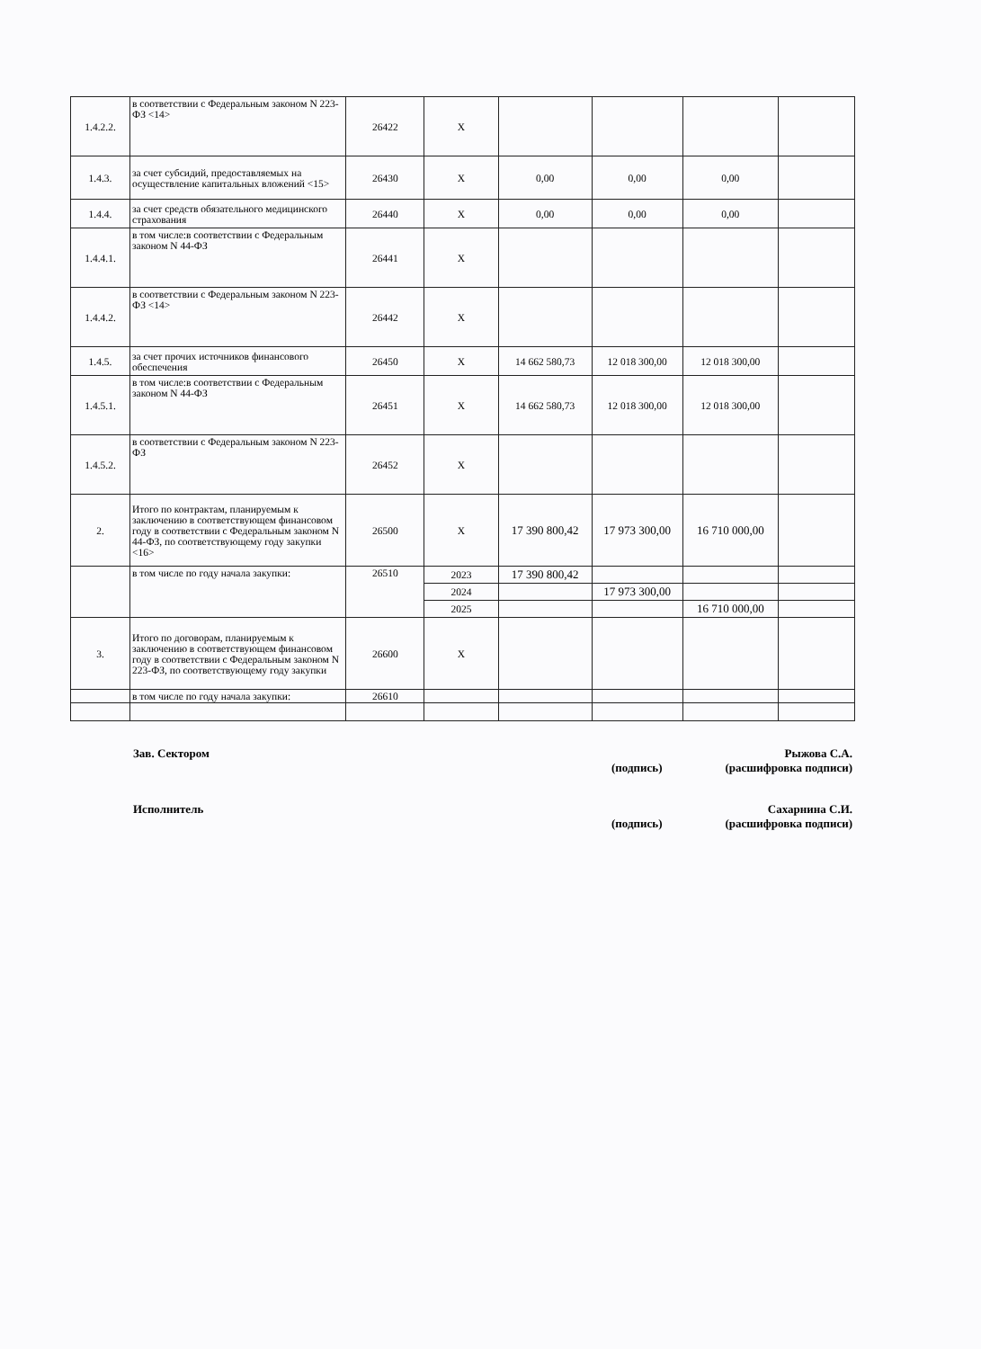| 1.4.2.2. | в соответствии с Федеральным законом N 223-ФЗ <14> | 26422 | X | | | | |
| 1.4.3. | за счет субсидий, предоставляемых на осуществление капитальных вложений <15> | 26430 | X | 0,00 | 0,00 | 0,00 | |
| 1.4.4. | за счет средств обязательного медицинского страхования | 26440 | X | 0,00 | 0,00 | 0,00 | |
| 1.4.4.1. | в том числе:в соответствии с Федеральным законом N 44-ФЗ | 26441 | X | | | | |
| 1.4.4.2. | в соответствии с Федеральным законом N 223-ФЗ <14> | 26442 | X | | | | |
| 1.4.5. | за счет прочих источников финансового обеспечения | 26450 | X | 14 662 580,73 | 12 018 300,00 | 12 018 300,00 | |
| 1.4.5.1. | в том числе:в соответствии с Федеральным законом N 44-ФЗ | 26451 | X | 14 662 580,73 | 12 018 300,00 | 12 018 300,00 | |
| 1.4.5.2. | в соответствии с Федеральным законом N 223-ФЗ | 26452 | X | | | | |
| 2. | Итого по контрактам, планируемым к заключению в соответствующем финансовом году в соответствии с Федеральным законом N 44-ФЗ, по соответствующему году закупки <16> | 26500 | X | 17 390 800,42 | 17 973 300,00 | 16 710 000,00 | |
| | в том числе по году начала закупки: | 26510 | 2023 | 17 390 800,42 | | | |
| | | | 2024 | | 17 973 300,00 | | |
| | | | 2025 | | | 16 710 000,00 | |
| 3. | Итого по договорам, планируемым к заключению в соответствующем финансовом году в соответствии с Федеральным законом N 223-ФЗ, по соответствующему году закупки | 26600 | X | | | | |
| | в том числе по году начала закупки: | 26610 | | | | | |
Зав. Сектором Рыжова С.А.
(подпись) (расшифровка подписи)
Исполнитель Сахарнина С.И.
(подпись) (расшифровка подписи)